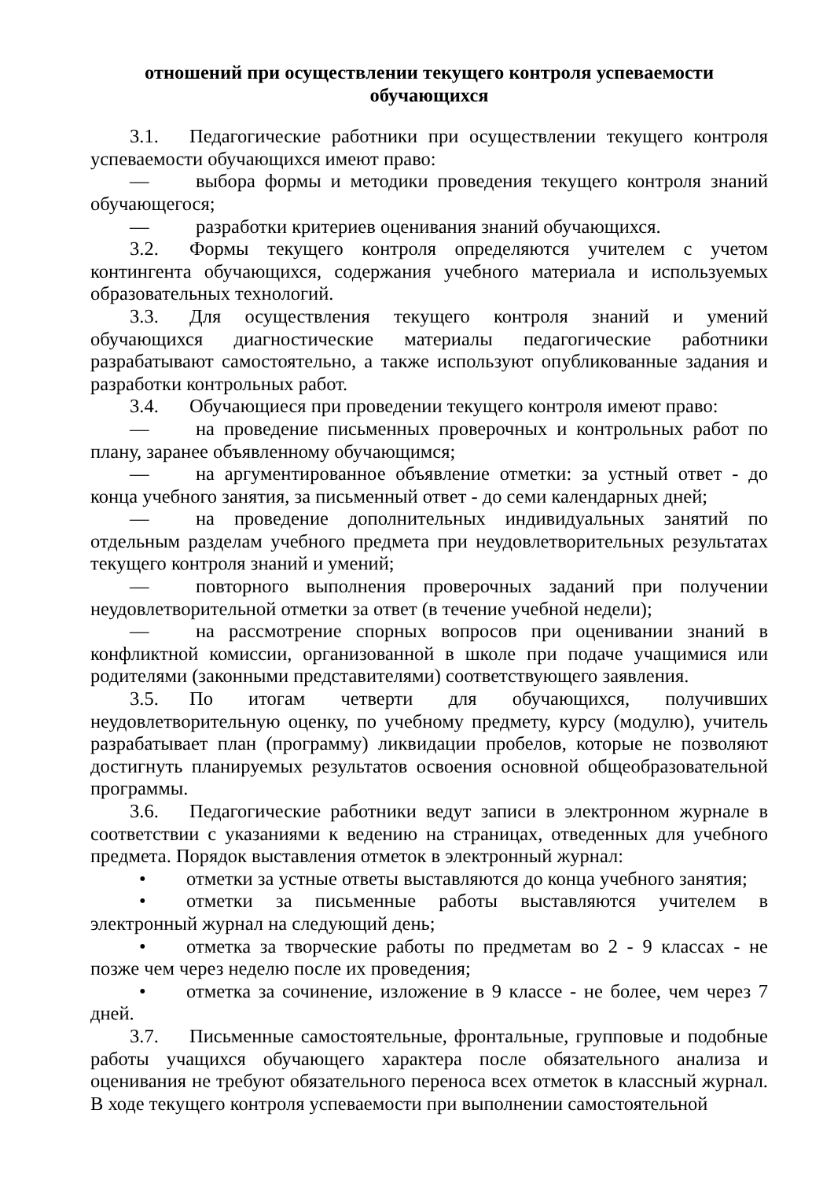отношений при осуществлении текущего контроля успеваемости
обучающихся
3.1. Педагогические работники при осуществлении текущего контроля успеваемости обучающихся имеют право:
— выбора формы и методики проведения текущего контроля знаний обучающегося;
— разработки критериев оценивания знаний обучающихся.
3.2. Формы текущего контроля определяются учителем с учетом контингента обучающихся, содержания учебного материала и используемых образовательных технологий.
3.3. Для осуществления текущего контроля знаний и умений обучающихся диагностические материалы педагогические работники разрабатывают самостоятельно, а также используют опубликованные задания и разработки контрольных работ.
3.4. Обучающиеся при проведении текущего контроля имеют право:
— на проведение письменных проверочных и контрольных работ по плану, заранее объявленному обучающимся;
— на аргументированное объявление отметки: за устный ответ - до конца учебного занятия, за письменный ответ - до семи календарных дней;
— на проведение дополнительных индивидуальных занятий по отдельным разделам учебного предмета при неудовлетворительных результатах текущего контроля знаний и умений;
— повторного выполнения проверочных заданий при получении неудовлетворительной отметки за ответ (в течение учебной недели);
— на рассмотрение спорных вопросов при оценивании знаний в конфликтной комиссии, организованной в школе при подаче учащимися или родителями (законными представителями) соответствующего заявления.
3.5. По итогам четверти для обучающихся, получивших неудовлетворительную оценку, по учебному предмету, курсу (модулю), учитель разрабатывает план (программу) ликвидации пробелов, которые не позволяют достигнуть планируемых результатов освоения основной общеобразовательной программы.
3.6. Педагогические работники ведут записи в электронном журнале в соответствии с указаниями к ведению на страницах, отведенных для учебного предмета. Порядок выставления отметок в электронный журнал:
• отметки за устные ответы выставляются до конца учебного занятия;
• отметки за письменные работы выставляются учителем в электронный журнал на следующий день;
• отметка за творческие работы по предметам во 2 - 9 классах - не позже чем через неделю после их проведения;
• отметка за сочинение, изложение в 9 классе - не более, чем через 7 дней.
3.7. Письменные самостоятельные, фронтальные, групповые и подобные работы учащихся обучающего характера после обязательного анализа и оценивания не требуют обязательного переноса всех отметок в классный журнал. В ходе текущего контроля успеваемости при выполнении самостоятельной